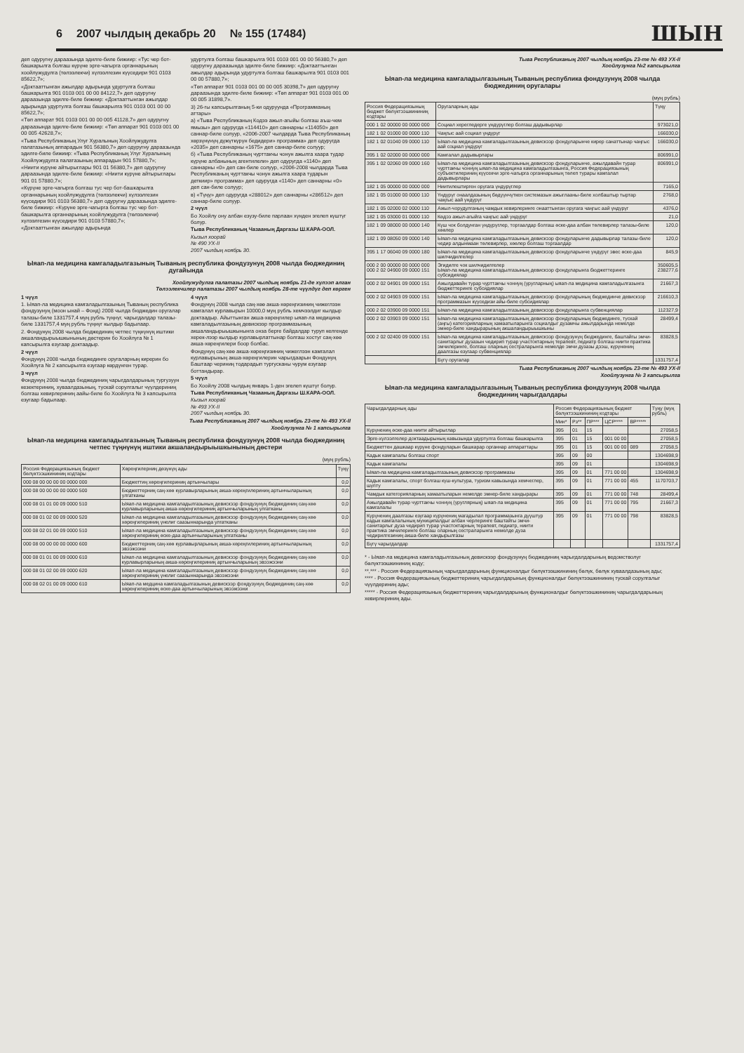6 2007 чылдың декабрь 20 № 155 (17484) ШЫН
деп одуругну дараазында эдилге-биле бижиир: «Тус чер бот-башкарылга болгаш күрүне эрге-чагырга органнарының хоойлужудулга (төлээлекчи) хүлээлгезин күүседири 901 0103 85622,7»;
«Доктааттынган ажылдар адырында удуртулга болгаш башкарылга 901 0103 001 00 00 84122,7» деп одуругну дараазында эдилге-биле бижиир: «Доктааттынган ажылдар адырында удуртулга болгаш башкарылга 901 0103 001 00 00 85622,7»;
«Төп аппарат 901 0103 001 00 00 005 41128,7» деп одуругну дараазында эдилге-биле бижиир: «Төп аппарат 901 0103 001 00 00 005 42628,7»;
«Тыва Республиканың Улуг Хуралының Хоойлужудулга палатазының аппарадын 901 56380,7» деп одуругну дараазында эдилге-биле бижиир: «Тыва Республиканың Улуг Хуралының Хоойлужудулга палатазының аппарадын 901 57880,7»;
«Ниити күрүне айтырыглары 901 01 56380,7» деп одуругну дараазында эдилге-биле бижиир: «Ниити күрүне айтырыглары 901 01 57880,7»;
«Күрүне эрге-чагырга болгаш тус чер бот-башкарылга органнарының хоойлужудулга (төлээлекчи) хүлээлгезин күүседири 901 0103 56380,7» деп одуругну дараазында эдилге-биле бижиир: «Күрүне эрге-чагырга болгаш тус чер бот-башкарылга органнарының хоойлужудулга (төлээлекчи) хүлээлгезин күүседири 901 0103 57880,7»;
«Доктааттынган ажылдар адырында
удуртулга болгаш башкарылга 901 0103 001 00 00 56380,7» деп одуругну дараазында эдилге-биле бижиир: «Доктааттынган ажылдар адырында удуртулга болгаш башкарылга 901 0103 001 00 00 57880,7»;
«Төп аппарат 901 0103 001 00 00 005 30398,7» деп одуругну дараазында эдилге-биле бижиир: «Төп аппарат 901 0103 001 00 00 005 31898,7».
3) 26-гы капсырылганың 5-ки одуруунда «Программаның аттары»
а) «Тыва Республиканың Кодээ ажыл-агыйы болгаш аъш-чем ямызы» деп одуругда «114410» деп саннарны «114050» деп саннар-биле солуур, «2006-2007 чылдарда Тыва Республиканың хөрзүнүнүң дүжүткүрүн бедидери» программа» деп одуругда «2035» деп саннарны «1675» деп саннар-биле солуур;
б) «Тыва Республиканың чурттакчы чонун ажылга хаара тудар күрүне албанының агентилели» деп одуругда «1140» деп саннарны «0» деп сан-биле солуур, «2006-2008 чылдарда Тыва Республиканың чурттакчы чонун ажылга хаара тударын деткиир» программа» деп одуругда «1140» деп саннарны «0» деп сан-биле солуур;
в) «Түңү» деп одуругда «288012» деп саннарны «286512» деп саннар-биле солуур.
2 чүүл
Бо Хоойлу ону албан езузу-биле парлаан хүнден эгелеп күштүг болур.
Тыва Республиканың Чазааның Даргазы Ш.КАРА-ООЛ.
Кызыл хоорай
№ 490 УХ-II
2007 чылдың ноябрь 30.
Ыяап-ла медицина камгаладылгазының Тываның республика фондузунуң 2008 чылда бюджединиң дугайында
Хоойлужудулга палатазы 2007 чылдың ноябрь 21-де хүлээп алган
Төлээлекчилер палатазы 2007 чылдың ноябрь 28-те чүүлдүг деп көрген
1 чүүл
1. Ыяап-ла медицина камгаладылгазының Тываның республика фондузунуң (моон ынай – Фонд) 2008 чылда бюджедин оругалар талазы-биле 1331757,4 муң рубль түңнүг, чарыгдалдар талазы-биле 1331757,4 муң рубль түңнүг кылдыр бадылаар.
2. Фондунуң 2008 чылда бюджединиң четпес түңнүнүң иштики акшаландырыышкынының дөстерин бо Хоойлуга № 1 капсырылга езугаар доктаадыр.
2 чүүл
Фондунуң 2008 чылда бюджединге оругаларның кирерин бо Хоойлуга № 2 капсырылга езугаар көрдүнген турар.
3 чүүл
Фондунуң 2008 чылда бюджединиң чарыгдалдарының тургузуун кезектериниң, хуваалдазының, тускай сорулгалыг чүүлдериниң болгаш хевирлериниң аайы-биле бо Хоойлуга № 3 капсырылга езугаар бадылаар.
4 чүүл
Фондунуң 2008 чылда саң-хөө акша-хөреңгизиниң чижеглээн камгалал курлавырын 10000,0 муң рубль хемчээлдиг кылдыр доктаадыр. Айыттынган акша-хөреңгилер ыяап-ла медицина камгаладылгазының девискээр программазының акшаландырыышкынынга онза берге байдалдар туруп келгенде херек-лээр кылдыр курлавырлаттынар болгаш хостуг саң-хөө акша-хөреңгилери боор болбас.
Фондунуң саң-хөө акша-хөреңгизиниң чижеглээн камгалал курлавырының акша-хөреңгилерин чарыгдаарын Фондунуң Баштаар чериниң тодарадып тургусканы чурум езугаар боттандырар.
5 чүүл
Бо Хоойлу 2008 чылдың январь 1-ден эгелеп күштүг болур.
Тыва Республиканың Чазааның Даргазы Ш.КАРА-ООЛ.
Кызыл хоорай
№ 493 УХ-II
2007 чылдың ноябрь 30.
Тыва Республиканың 2007 чылдың ноябрь 23-те № 493 УХ-II
Хоойлузунга № 1 капсырылга
Ыяап-ла медицина камгаладылгазының Тываның республика фондузунуң 2008 чылда бюджединиң четпес түңнүнүң иштики акшаландырыышкынының дөстери
(муң рубль)
| Россия Федерациязының бюджет бөлүктээшкининиң кодтары | Хөреңгилерниң дөзүнүң ады | Түңү |
| --- | --- | --- |
| 000 08 00 00 00 00 0000 000 | Бюджеттиң хөреңгилериниң артынчылары | 0,0 |
| 000 08 00 00 00 00 0000 500 | Бюджеттерниң саң-хөө курлавырларының акша-хөреңгилериниң артынчыларының улгатканы | 0,0 |
| 000 08 01 01 00 09 0000 510 | Ыяап-ла медицина камгаладылгазының девискээр фондузунуң бюджединиң саң-хөө курлавырларының акша-хөреңгилериниң артынчыларының улгатканы | 0,0 |
| 000 08 01 02 00 09 0000 520 | Ыяап-ла медицина камгаладылгазының девискээр фондузунуң бюджединиң саң-хөө хөреңгилериниң үнелиг саазыннарында улгатканы | 0,0 |
| 000 08 02 01 00 09 0000 510 | Ыяап-ла медицина камгаладылгазының девискээр фондузунуң бюджединиң саң-хөө хөреңгилериниң өске-даа артынчыларының улгатканы | 0,0 |
| 000 08 00 00 00 00 0000 600 | Бюджеттерниң саң-хөө курлавырларының акша-хөреңгилериниң артынчыларының эвээжээни | 0,0 |
| 000 08 01 01 00 09 0000 610 | Ыяап-ла медицина камгаладылгазының девискээр фондузунуң бюджединиң саң-хөө курлавырларының акша-хөреңгилериниң артынчыларының эвээжээни | 0,0 |
| 000 08 01 02 00 09 0000 620 | Ыяап-ла медицина камгаладылгазының девискээр фондузунуң бюджединиң саң-хөө хөреңгилериниң үнелиг саазыннарында эвээжээни | 0,0 |
| 000 08 02 01 00 09 0000 610 | Ыяап-ла медцина камгаладылгазының девискээр фондузунуң бюджединиң саң-хөө хөреңгилериниң өске-даа артынчыларының эвээжээни | 0,0 |
Тыва Республиканың 2007 чылдың ноябрь 23-те № 493 УХ-II
Хоойлузунга №2 капсырылга
Ыяап-ла медицина камгаладылгазының Тываның республика фондузунуң 2008 чылда бюджединиң оругалары
(муң рубль)
| Россия Федерациязының бюджет бөлүктээшкининиң кодтары | Оругаларның ады | Түңү |
| --- | --- | --- |
| 000 1 02 00000 00 0000 000 | Социал херегледерге үндүрүглер болгаш дадывырлар | 973021,0 |
| 182 1 02 01000 00 0000 110 | Чаңгыс аай социал үндүрүг | 166030,0 |
| 182 1 02 01040 09 0000 110 | Ыяап-ла медицина камгаладылгазының девискээр фондуларынче кирер санаттынар чаңгыс аай социал үндүрүг | 166030,0 |
| 395 1 02 02000 00 0000 000 | Камгалал дадывырлары | 806991,0 |
| 395 1 02 02060 09 0000 160 | Ыяап-ла медицина камгаладылгазының девискээр фондуларынче, ажылдавайн турар чурттакчы чоннуң ыяап-ла медицина камгаладылгазынга, Россия Федерациязының субъектилериниң күүсекчи эрге-чагырга органнарының төлеп турары камгалал дадывырлары | 806991,0 |
| 182 1 05 00000 00 0000 000 | Ниитилештирген оругага үндүрүглер | 7165,0 |
| 182 1 05 01000 00 0000 110 | Үндүрүг онаалдазының бөдүүнчүткен системазын ажыглааны-биле холбаштыр тыртар чаңгыс аай үндүрүг | 2768,0 |
| 182 1 05 02000 02 0000 110 | Ажыл-чорудулганың чамдык хевирлеринге онааттынган оругага чаңгыс аай үндүрүг | 4376,0 |
| 182 1 05 03000 01 0000 110 | Көдээ ажыл-агыйга чаңгыс аай үндүрүг | 21,0 |
| 182 1 09 08000 00 0000 140 | Күш чок болдунган үндүрүглер, торгаалдар болгаш өске-даа албан төлевирлер талазы-биле хөөлер | 120,0 |
| 182 1 09 08050 09 0000 140 | Ыяап-ла медицина камгаладылгазының девискээр фондуларынче дадывырлар талазы-биле чедир алдынмаан төлевирлер, хөөлер болгаш торгаалдар | 120,0 |
| 395 1 17 06040 09 0000 180 | Ыяап-ла медицина камгаладылгазының девискээр фондуларынче үндүрүг эвес өске-даа шилчидилгелер | 845,9 |
| 000 2 00 00000 00 0000 000 000 2 02 04900 09 0000 151 | Эгидилге чок шилчидилгелер Ыяап-ла медицина камгаладылгазының девискээр фондуларынга бюджеттеринге субсидиялар | 350605,5 238277,6 |
| 000 2 02 04901 09 0000 151 | Ажылдавайн турар чурттакчы чоннуң (уругларның) ыяап-ла медицина камгаладылгазынга бюджеттеринге субсидиялар | 21667,3 |
| 000 2 02 04903 09 0000 151 | Ыяап-ла медицина камгаладылгазының девискээр фондуларының бюджединче девискээр программазын күүседизи айы-биле субсидиялар | 216610,3 |
| 000 2 02 03900 09 0000 151 | Ыяап-ла медицина камгаладылгазының девискээр фондуларынга субвенциялар | 112327,9 |
| 000 2 02 03903 09 0000 151 | Ыяап-ла медицина камгаладылгазының девискээр фондуларының бюджединге, тускай (аңгы) категорияларның хамаатыларынга социалдыг дузамчы ажылдарында немелде эмнер-биле хандырарының акшаландырыышкыны | 28499,4 |
| 000 2 02 02400 09 0000 151 | Ыяап-ла медицина камгаладылгазының девискээр фондузунуң бюджединге, баштайгы эмчи-санитарлыг дузазын чедирип турар участоктарның терапевт, педиатр болгаш ниити практика эмчилеринге, болгаш оларның сестраларынга немелде эмчи дузазы дээш, күрүнениң даалгазы езугаар субвенциялар | 83828,5 |
| | Бүгү оругалар | 1331757,4 |
Тыва Республиканың 2007 чылдың ноябрь 23-те № 493 УХ-II
Хоойлузунга № 3 капсырылга
Ыяап-ла медицина камгаладылгазының Тываның республика фондузунуң 2008 чылда бюджединиң чарыгдалдары
| Чарыгдалдарның ады | Россия Федерациязының бюджет бөлүктээшкининиң кодтары | | | | | Түңү (муң рубль) |
| --- | --- | --- | --- | --- | --- | --- |
| | Мин* | Рз** | ПР*** | ЦСР**** | ВР***** | |
| Күрүнениң өске-даа ниити айтырыглар | 395 | 01 | 15 | | | 27058,5 |
| Эрге-хүлээлгелер доктаадырының кавызында удуртулга болгаш башкарылга | 395 | 01 | 15 | 001 00 00 | | 27058,5 |
| Бюджеттен дашкаар күрүне фондуларын башкарар органнар аппараттары | 395 | 01 | 15 | 001 00 00 | 089 | 27058,5 |
| Кадык камгалалы болгаш спорт | 395 | 09 | 00 | | | 1304698,9 |
| Кадык камгалалы | 395 | 09 | 01 | | | 1304698,9 |
| Ыяап-ла медицина камгаладылгазының девискээр программазы | 395 | 09 | 01 | 771 00 00 | | 1304698,9 |
| Кадык камгалалы, спорт болгаш күш-культура, туризм кавызында хемчеглер, шупту | 395 | 09 | 01 | 771 00 00 | 455 | 1170703,7 |
| Чамдык категорияларның хамаатыларын немелде эмнер-биле хандырары | 395 | 09 | 01 | 771 00 00 | 748 | 28499,4 |
| Ажылдавайн турар чурттакчы чоннуң (уруглярның) ыяап-ла медицина камгалалы | 395 | 09 | 01 | 771 00 00 | 795 | 21667,3 |
| Күрүнениң даалгазы езугаар күрүнениң магадылал программазынга дүүштүр кадык камгалалының муниципалдыг албан черлеринге баштайгы эмчи-санитарлыг дуза чедирип турар участоктарның терапевт, педиатр, ниити практика эмчилеринге болгаш оларның сестраларынга немелде дуза чедирилгезиниң акша-биле хандырылгазы | 395 | 09 | 01 | 771 00 00 | 798 | 83828,5 |
| Бүгү чарыгдалдар | | | | | | 1331757,4 |
* - Ыяап-ла медицина камгаладылгазының девискээр фондузунуң бюджединиң чарыгдалдарының ведомстволуг бөлүктээшкининиң коду;
**,*** - Россия Федерациязының чарыгдалдарының функционалдыг бөлүктээшкининиң бөлүк, бөлүк хуваалдазының ады;
**** - Россия Федерациязының бюджеттериниң чарыгдалдарының функционалдыг бөлүктээшкининиң тускай сорулгалыг чүүлдериниң ады;
***** - Россия Федерациязының бюджеттериниң чарыгдалдарының функционалдыг бөлүктээшкининиң чарыгдалдарының хевирлериниң ады.